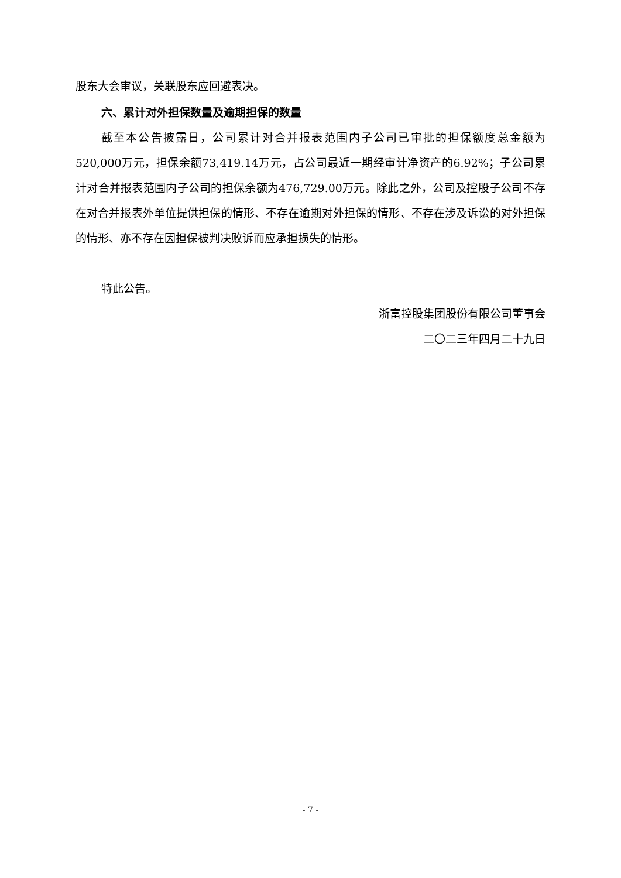股东大会审议，关联股东应回避表决。
六、累计对外担保数量及逾期担保的数量
截至本公告披露日，公司累计对合并报表范围内子公司已审批的担保额度总金额为520,000万元，担保余额73,419.14万元，占公司最近一期经审计净资产的6.92%；子公司累计对合并报表范围内子公司的担保余额为476,729.00万元。除此之外，公司及控股子公司不存在对合并报表外单位提供担保的情形、不存在逾期对外担保的情形、不存在涉及诉讼的对外担保的情形、亦不存在因担保被判决败诉而应承担损失的情形。
特此公告。
浙富控股集团股份有限公司董事会
二〇二三年四月二十九日
- 7 -